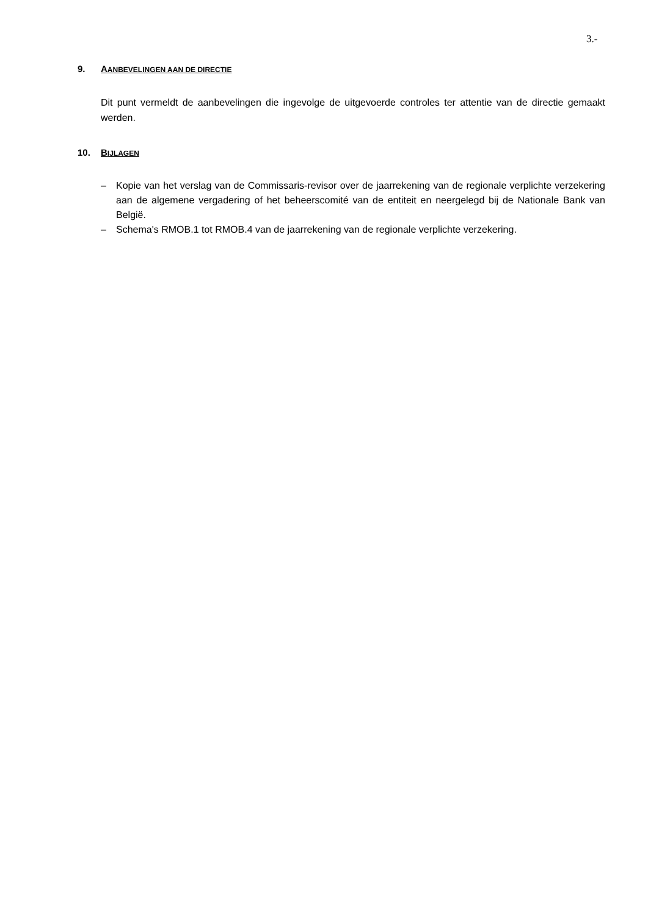3.-
9. AANBEVELINGEN AAN DE DIRECTIE
Dit punt vermeldt de aanbevelingen die ingevolge de uitgevoerde controles ter attentie van de directie gemaakt werden.
10. BIJLAGEN
– Kopie van het verslag van de Commissaris-revisor over de jaarrekening van de regionale verplichte verzekering aan de algemene vergadering of het beheerscomité van de entiteit en neergelegd bij de Nationale Bank van België.
– Schema's RMOB.1 tot RMOB.4 van de jaarrekening van de regionale verplichte verzekering.